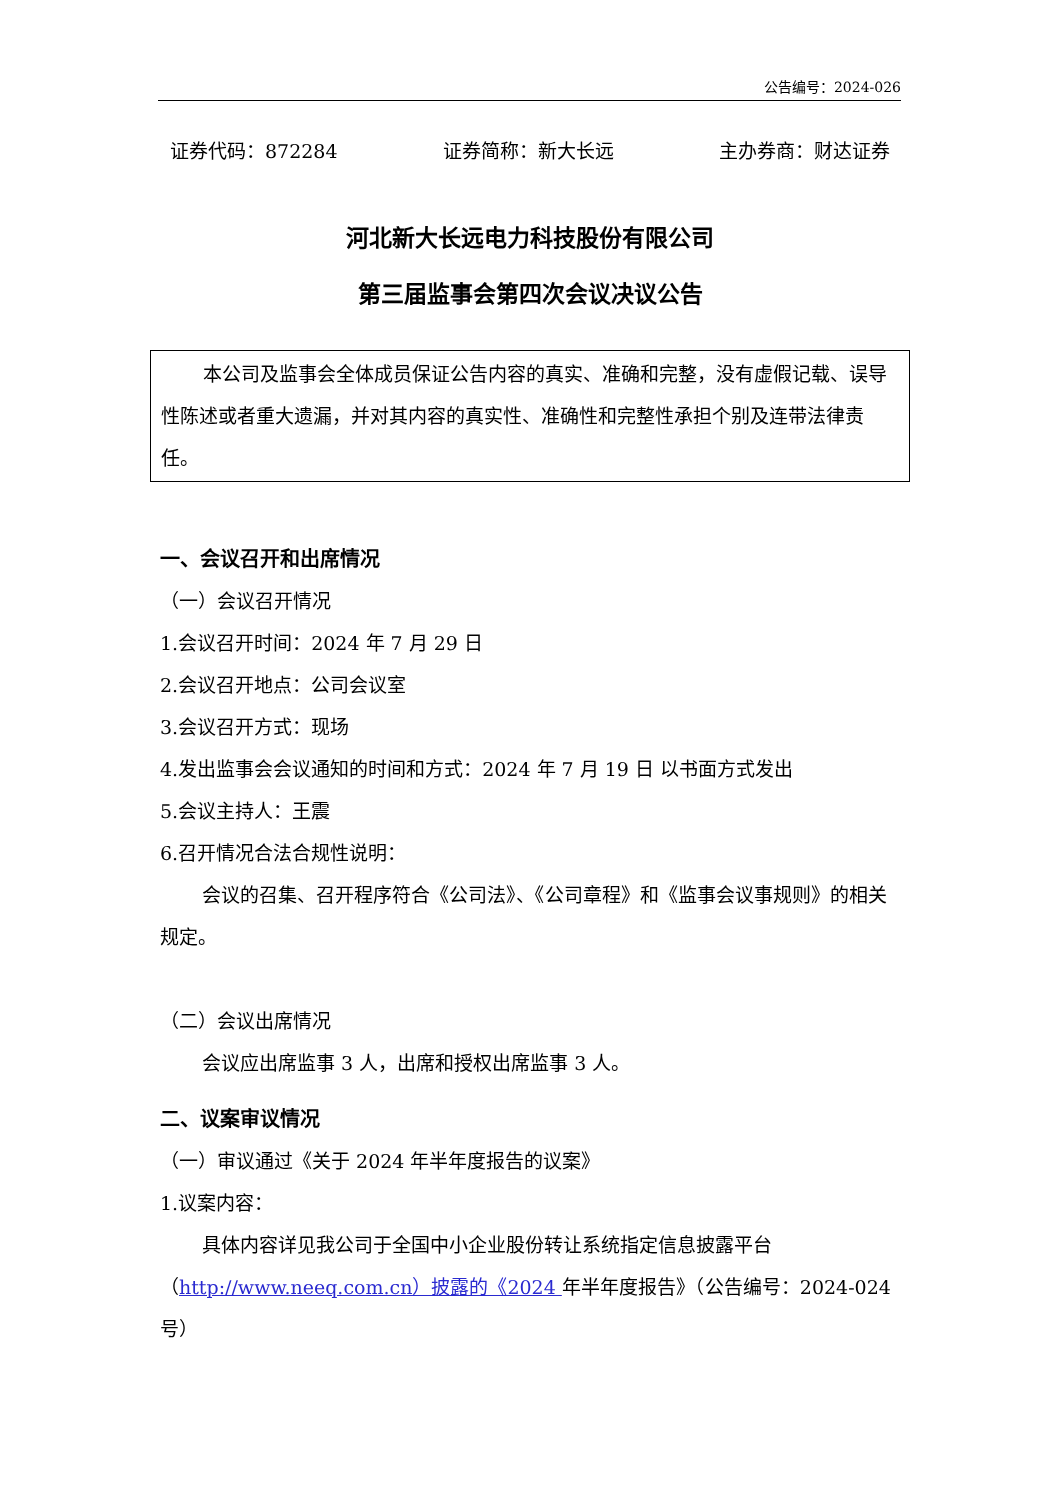公告编号：2024-026
证券代码：872284 证券简称：新大长远 主办券商：财达证券
河北新大长远电力科技股份有限公司
第三届监事会第四次会议决议公告
本公司及监事会全体成员保证公告内容的真实、准确和完整，没有虚假记载、误导性陈述或者重大遗漏，并对其内容的真实性、准确性和完整性承担个别及连带法律责任。
一、会议召开和出席情况
（一）会议召开情况
1.会议召开时间：2024 年 7 月 29 日
2.会议召开地点：公司会议室
3.会议召开方式：现场
4.发出监事会会议通知的时间和方式：2024 年 7 月 19 日 以书面方式发出
5.会议主持人：王震
6.召开情况合法合规性说明：
会议的召集、召开程序符合《公司法》、《公司章程》和《监事会议事规则》的相关规定。
（二）会议出席情况
会议应出席监事 3 人，出席和授权出席监事 3 人。
二、议案审议情况
（一）审议通过《关于 2024 年半年度报告的议案》
1.议案内容：
具体内容详见我公司于全国中小企业股份转让系统指定信息披露平台（http://www.neeq.com.cn）披露的《2024 年半年度报告》（公告编号：2024-024 号）